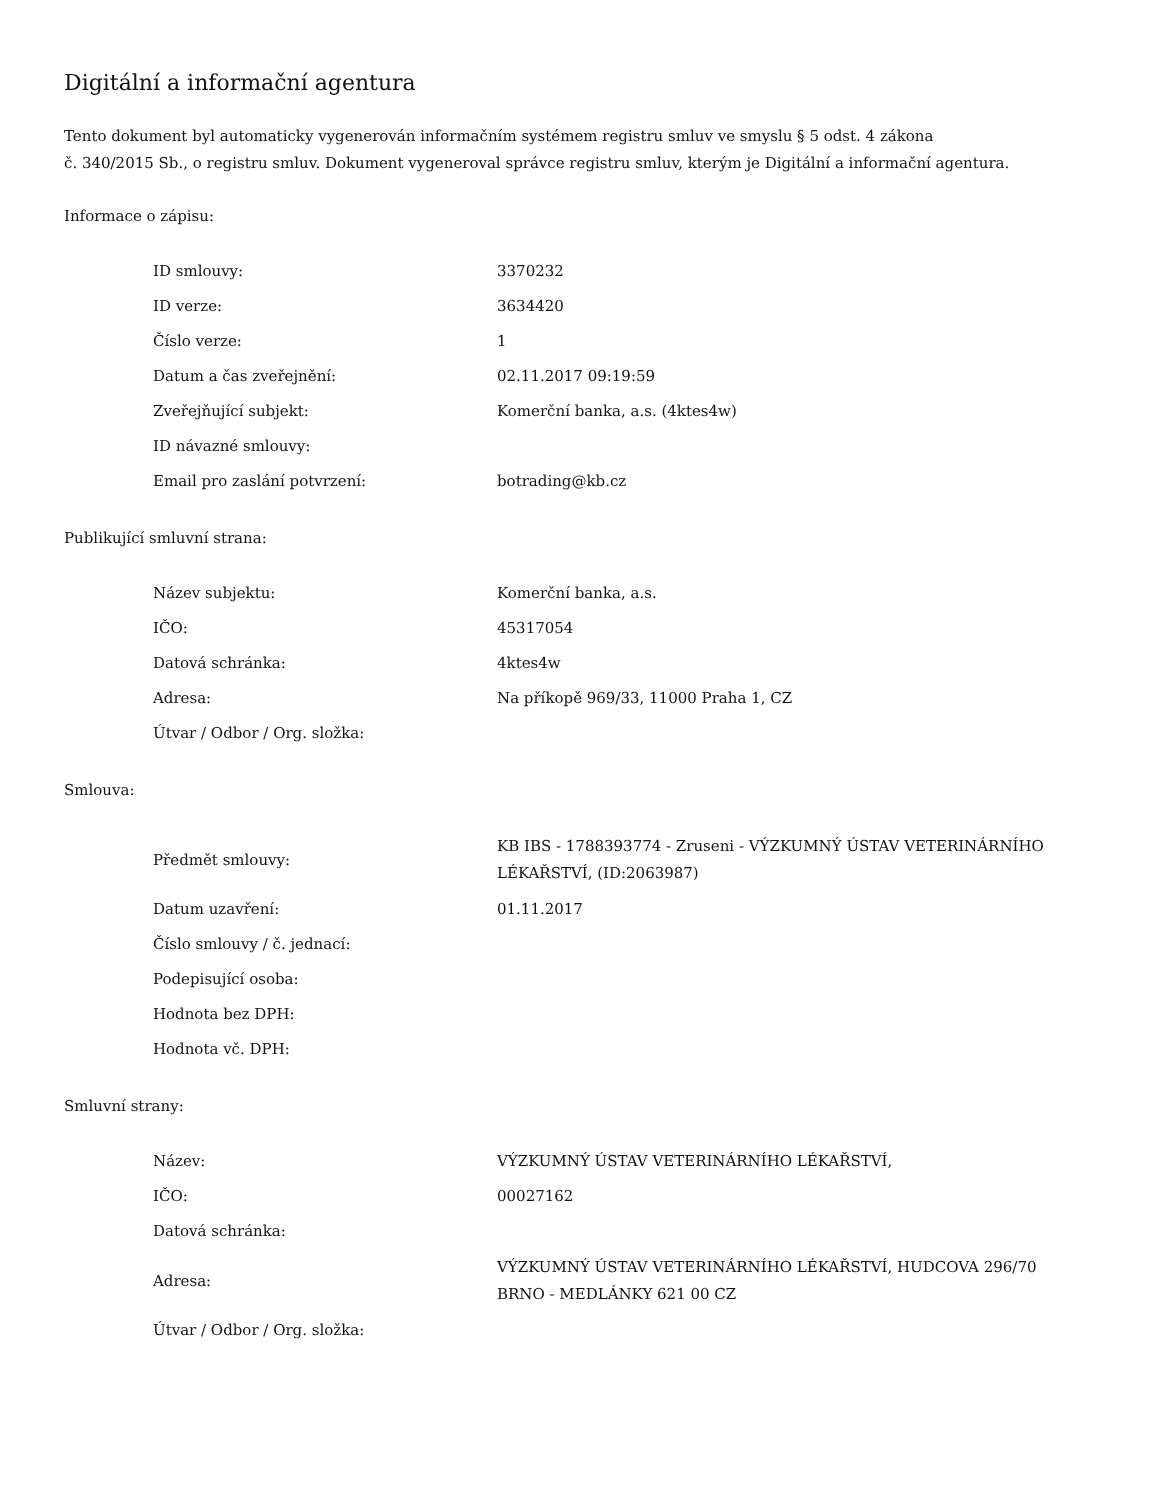Digitální a informační agentura
Tento dokument byl automaticky vygenerován informačním systémem registru smluv ve smyslu § 5 odst. 4 zákona
č. 340/2015 Sb., o registru smluv. Dokument vygeneroval správce registru smluv, kterým je Digitální a informační agentura.
Informace o zápisu:
| ID smlouvy: | 3370232 |
| ID verze: | 3634420 |
| Číslo verze: | 1 |
| Datum a čas zveřejnění: | 02.11.2017 09:19:59 |
| Zveřejňující subjekt: | Komerční banka, a.s. (4ktes4w) |
| ID návazné smlouvy: | |
| Email pro zaslání potvrzení: | botrading@kb.cz |
Publikující smluvní strana:
| Název subjektu: | Komerční banka, a.s. |
| IČO: | 45317054 |
| Datová schránka: | 4ktes4w |
| Adresa: | Na příkopě 969/33, 11000 Praha 1, CZ |
| Útvar / Odbor / Org. složka: | |
Smlouva:
| Předmět smlouvy: | KB IBS - 1788393774 - Zruseni - VÝZKUMNÝ ÚSTAV VETERINÁRNÍHO LÉKAŘSTVÍ, (ID:2063987) |
| Datum uzavření: | 01.11.2017 |
| Číslo smlouvy / č. jednací: | |
| Podepisující osoba: | |
| Hodnota bez DPH: | |
| Hodnota vč. DPH: | |
Smluvní strany:
| Název: | VÝZKUMNÝ ÚSTAV VETERINÁRNÍHO LÉKAŘSTVÍ, |
| IČO: | 00027162 |
| Datová schránka: | |
| Adresa: | VÝZKUMNÝ ÚSTAV VETERINÁRNÍHO LÉKAŘSTVÍ, HUDCOVA 296/70 BRNO - MEDLÁNKY 621 00 CZ |
| Útvar / Odbor / Org. složka: | |